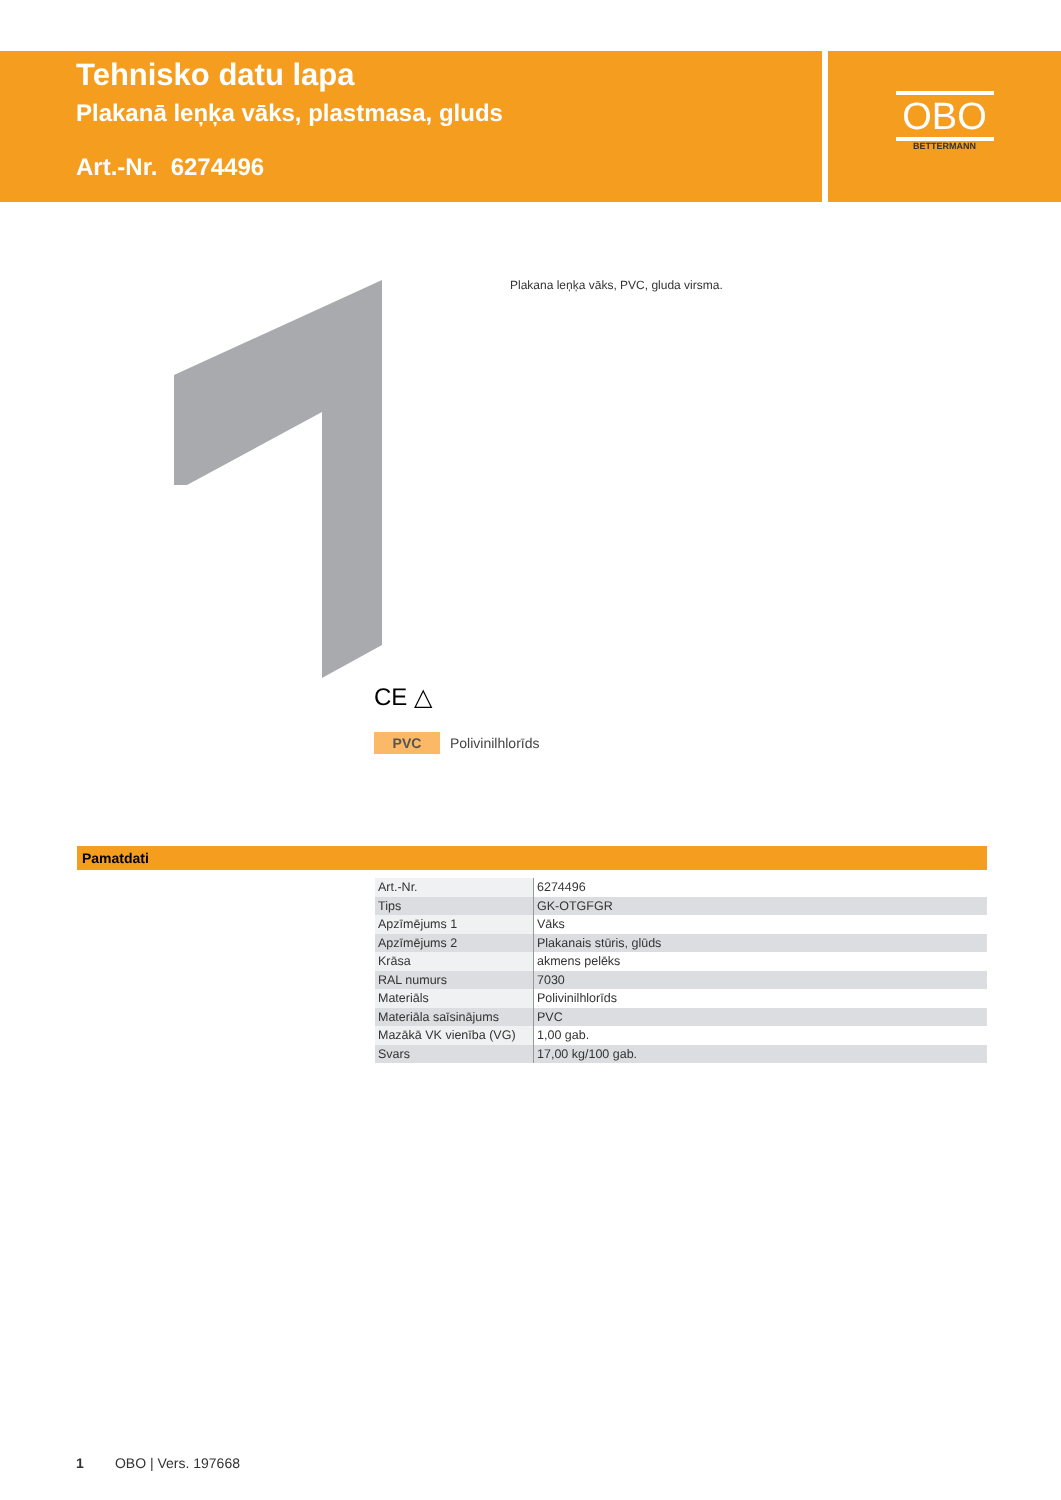Tehnisko datu lapa
Plakanā leņķa vāks, plastmasa, gluds
Art.-Nr. 6274496
OBO
BETTERMANN
Plakana leņķa vāks, PVC, gluda virsma.
CE △
PVC Polivinilhlorīds
Pamatdati
| Art.-Nr. | 6274496 |
| Tips | GK-OTGFGR |
| Apzīmējums 1 | Vāks |
| Apzīmējums 2 | Plakanais stūris, glūds |
| Krāsa | akmens pelēks |
| RAL numurs | 7030 |
| Materiāls | Polivinilhlorīds |
| Materiāla saīsinājums | PVC |
| Mazākā VK vienība (VG) | 1,00 gab. |
| Svars | 17,00 kg/100 gab. |
1 OBO | Vers. 197668